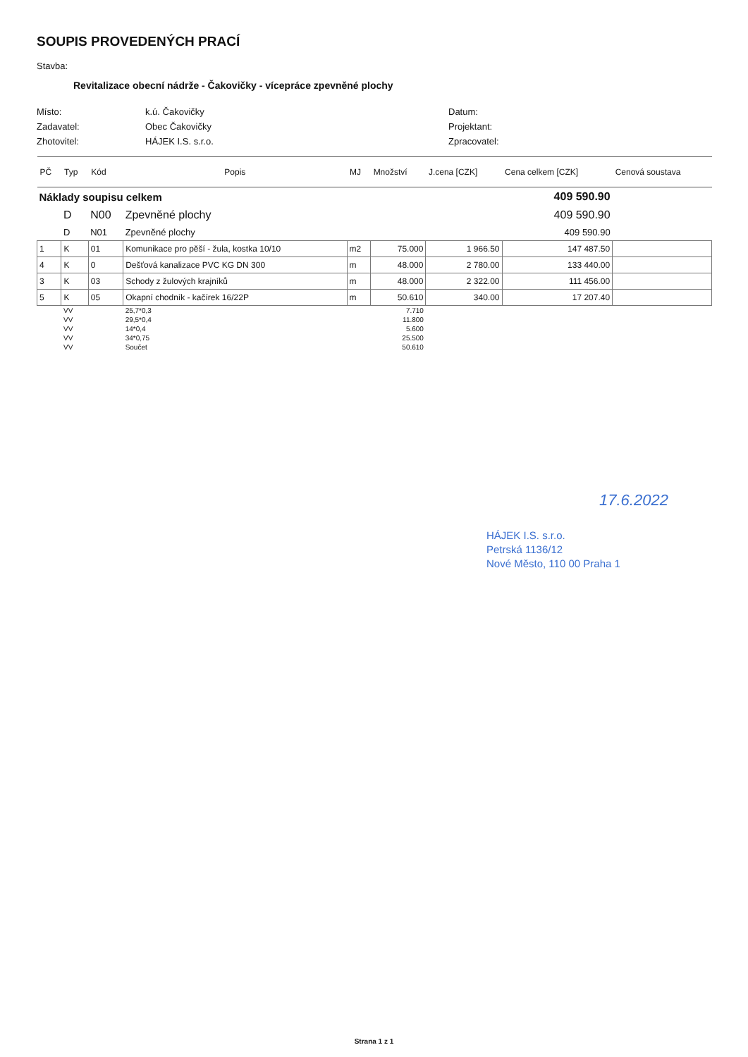SOUPIS PROVEDENÝCH PRACÍ
Stavba:
Revitalizace obecní nádrže - Čakovičky - vícepráce zpevněné plochy
Místo:
k.ú. Čakovičky
Datum:
Zadavatel:
Obec Čakovičky
Projektant:
Zhotovitel:
HÁJEK I.S. s.r.o.
Zpracovatel:
| PČ | Typ | Kód | Popis | MJ | Množství | J.cena [CZK] | Cena celkem [CZK] | Cenová soustava |
| --- | --- | --- | --- | --- | --- | --- | --- | --- |
| Náklady soupisu celkem | | | | | | | 409 590.90 | |
| | D | N00 | Zpevněné plochy | | | | 409 590.90 | |
| | D | N01 | Zpevněné plochy | | | | 409 590.90 | |
| 1 | K | 01 | Komunikace pro pěší - žula, kostka 10/10 | m2 | 75.000 | 1 966.50 | 147 487.50 | |
| 4 | K | 0 | Dešťová kanalizace PVC KG DN 300 | m | 48.000 | 2 780.00 | 133 440.00 | |
| 3 | K | 03 | Schody z žulových krajníků | m | 48.000 | 2 322.00 | 111 456.00 | |
| 5 | K | 05 | Okapní chodník - kačírek 16/22P | m | 50.610 | 340.00 | 17 207.40 | |
| | VV | | 25,7*0,3 | | 7.710 | | | |
| | VV | | 29,5*0,4 | | 11.800 | | | |
| | VV | | 14*0,4 | | 5.600 | | | |
| | VV | | 34*0,75 | | 25.500 | | | |
| | VV | | Součet | | 50.610 | | | |
17.6.2022
HÁJEK I.S. s.r.o.
Petrská 1136/12
Nové Město, 110 00 Praha 1
Strana 1 z 1